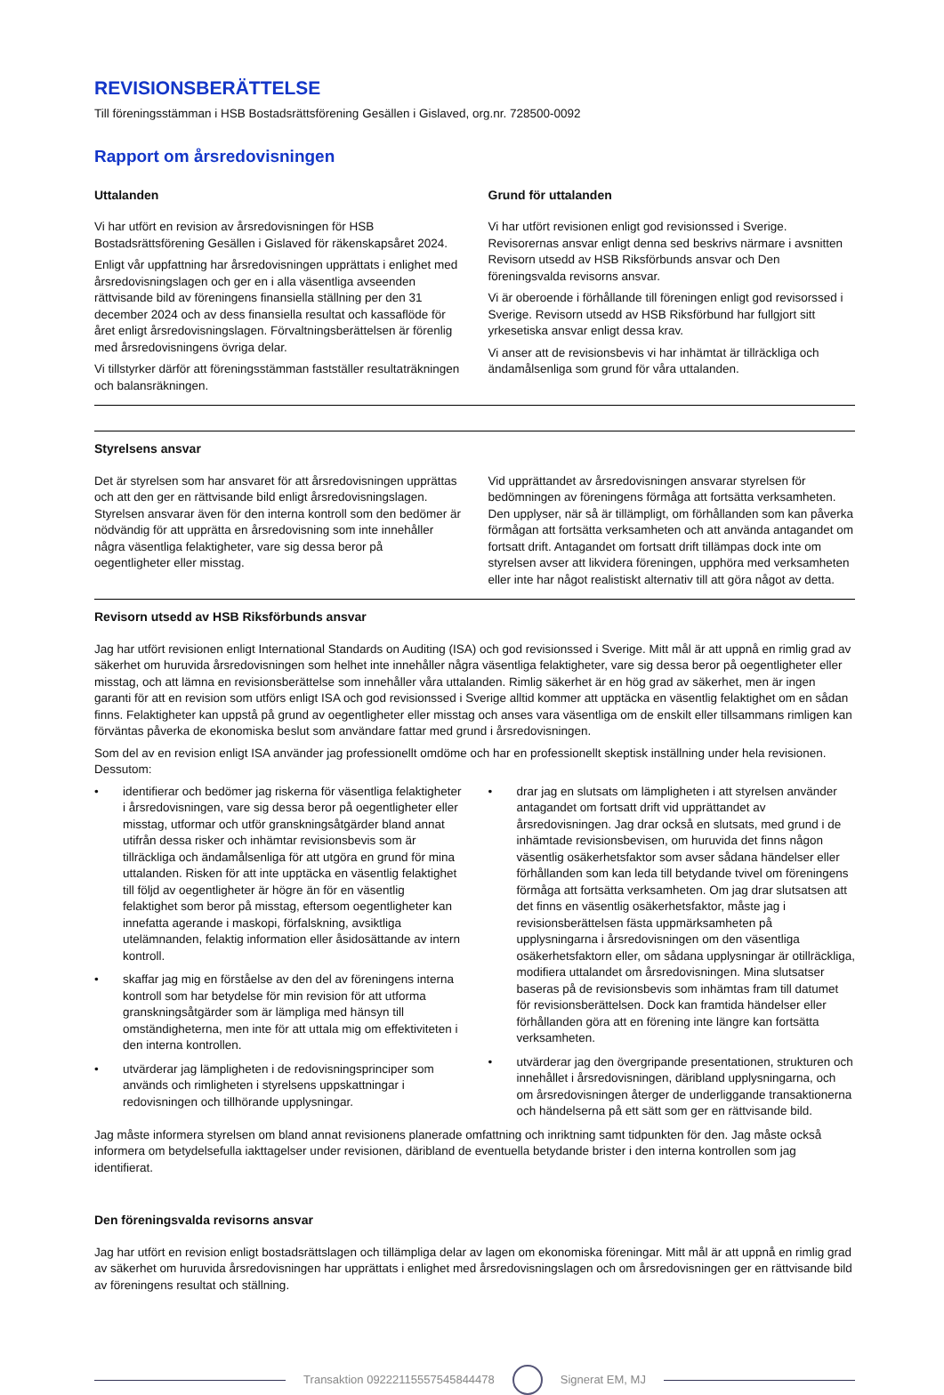REVISIONSBERÄTTELSE
Till föreningsstämman i HSB Bostadsrättsförening Gesällen i Gislaved, org.nr. 728500-0092
Rapport om årsredovisningen
Uttalanden
Vi har utfört en revision av årsredovisningen för HSB Bostadsrättsförening Gesällen i Gislaved för räkenskapsåret 2024.
Enligt vår uppfattning har årsredovisningen upprättats i enlighet med årsredovisningslagen och ger en i alla väsentliga avseenden rättvisande bild av föreningens finansiella ställning per den 31 december 2024 och av dess finansiella resultat och kassaflöde för året enligt årsredovisningslagen. Förvaltningsberättelsen är förenlig med årsredovisningens övriga delar.
Vi tillstyrker därför att föreningsstämman fastställer resultaträkningen och balansräkningen.
Grund för uttalanden
Vi har utfört revisionen enligt god revisionssed i Sverige. Revisorernas ansvar enligt denna sed beskrivs närmare i avsnitten Revisorn utsedd av HSB Riksförbunds ansvar och Den föreningsvalda revisorns ansvar.
Vi är oberoende i förhållande till föreningen enligt god revisorssed i Sverige. Revisorn utsedd av HSB Riksförbund har fullgjort sitt yrkesetiska ansvar enligt dessa krav.
Vi anser att de revisionsbevis vi har inhämtat är tillräckliga och ändamålsenliga som grund för våra uttalanden.
Styrelsens ansvar
Det är styrelsen som har ansvaret för att årsredovisningen upprättas och att den ger en rättvisande bild enligt årsredovisningslagen. Styrelsen ansvarar även för den interna kontroll som den bedömer är nödvändig för att upprätta en årsredovisning som inte innehåller några väsentliga felaktigheter, vare sig dessa beror på oegentligheter eller misstag.
Vid upprättandet av årsredovisningen ansvarar styrelsen för bedömningen av föreningens förmåga att fortsätta verksamheten. Den upplyser, när så är tillämpligt, om förhållanden som kan påverka förmågan att fortsätta verksamheten och att använda antagandet om fortsatt drift. Antagandet om fortsatt drift tillämpas dock inte om styrelsen avser att likvidera föreningen, upphöra med verksamheten eller inte har något realistiskt alternativ till att göra något av detta.
Revisorn utsedd av HSB Riksförbunds ansvar
Jag har utfört revisionen enligt International Standards on Auditing (ISA) och god revisionssed i Sverige. Mitt mål är att uppnå en rimlig grad av säkerhet om huruvida årsredovisningen som helhet inte innehåller några väsentliga felaktigheter, vare sig dessa beror på oegentligheter eller misstag, och att lämna en revisionsberättelse som innehåller våra uttalanden. Rimlig säkerhet är en hög grad av säkerhet, men är ingen garanti för att en revision som utförs enligt ISA och god revisionssed i Sverige alltid kommer att upptäcka en väsentlig felaktighet om en sådan finns. Felaktigheter kan uppstå på grund av oegentligheter eller misstag och anses vara väsentliga om de enskilt eller tillsammans rimligen kan förväntas påverka de ekonomiska beslut som användare fattar med grund i årsredovisningen.
Som del av en revision enligt ISA använder jag professionellt omdöme och har en professionellt skeptisk inställning under hela revisionen. Dessutom:
• identifierar och bedömer jag riskerna för väsentliga felaktigheter i årsredovisningen, vare sig dessa beror på oegentligheter eller misstag, utformar och utför granskningsåtgärder bland annat utifrån dessa risker och inhämtar revisionsbevis som är tillräckliga och ändamålsenliga för att utgöra en grund för mina uttalanden. Risken för att inte upptäcka en väsentlig felaktighet till följd av oegentligheter är högre än för en väsentlig felaktighet som beror på misstag, eftersom oegentligheter kan innefatta agerande i maskopi, förfalskning, avsiktliga utelämnanden, felaktig information eller åsidosättande av intern kontroll.
• skaffar jag mig en förståelse av den del av föreningens interna kontroll som har betydelse för min revision för att utforma granskningsåtgärder som är lämpliga med hänsyn till omständigheterna, men inte för att uttala mig om effektiviteten i den interna kontrollen.
• utvärderar jag lämpligheten i de redovisningsprinciper som används och rimligheten i styrelsens uppskattningar i redovisningen och tillhörande upplysningar.
• drar jag en slutsats om lämpligheten i att styrelsen använder antagandet om fortsatt drift vid upprättandet av årsredovisningen. Jag drar också en slutsats, med grund i de inhämtade revisionsbevisen, om huruvida det finns någon väsentlig osäkerhetsfaktor som avser sådana händelser eller förhållanden som kan leda till betydande tvivel om föreningens förmåga att fortsätta verksamheten. Om jag drar slutsatsen att det finns en väsentlig osäkerhetsfaktor, måste jag i revisionsberättelsen fästa uppmärksamheten på upplysningarna i årsredovisningen om den väsentliga osäkerhetsfaktorn eller, om sådana upplysningar är otillräckliga, modifiera uttalandet om årsredovisningen. Mina slutsatser baseras på de revisionsbevis som inhämtas fram till datumet för revisionsberättelsen. Dock kan framtida händelser eller förhållanden göra att en förening inte längre kan fortsätta verksamheten.
• utvärderar jag den övergripande presentationen, strukturen och innehållet i årsredovisningen, däribland upplysningarna, och om årsredovisningen återger de underliggande transaktionerna och händelserna på ett sätt som ger en rättvisande bild.
Jag måste informera styrelsen om bland annat revisionens planerade omfattning och inriktning samt tidpunkten för den. Jag måste också informera om betydelsefulla iakttagelser under revisionen, däribland de eventuella betydande brister i den interna kontrollen som jag identifierat.
Den föreningsvalda revisorns ansvar
Jag har utfört en revision enligt bostadsrättslagen och tillämpliga delar av lagen om ekonomiska föreningar. Mitt mål är att uppnå en rimlig grad av säkerhet om huruvida årsredovisningen har upprättats i enlighet med årsredovisningslagen och om årsredovisningen ger en rättvisande bild av föreningens resultat och ställning.
Transaktion 09222115557545844478 Signerat EM, MJ